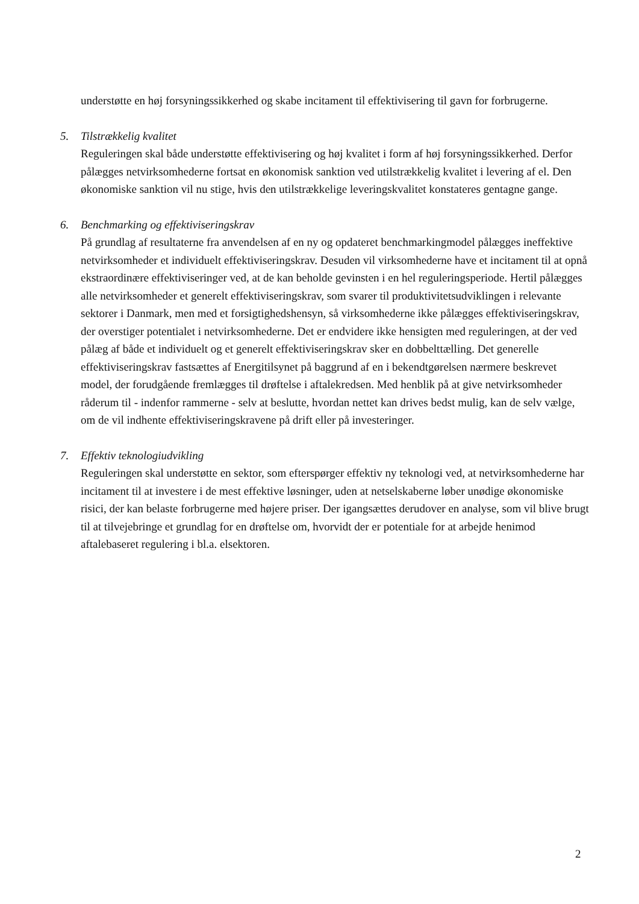understøtte en høj forsyningssikkerhed og skabe incitament til effektivisering til gavn for forbrugerne.
5. Tilstrækkelig kvalitet
Reguleringen skal både understøtte effektivisering og høj kvalitet i form af høj forsyningssikkerhed. Derfor pålægges netvirksomhederne fortsat en økonomisk sanktion ved utilstrækkelig kvalitet i levering af el. Den økonomiske sanktion vil nu stige, hvis den utilstrækkelige leveringskvalitet konstateres gentagne gange.
6. Benchmarking og effektiviseringskrav
På grundlag af resultaterne fra anvendelsen af en ny og opdateret benchmarkingmodel pålægges ineffektive netvirksomheder et individuelt effektiviseringskrav. Desuden vil virksomhederne have et incitament til at opnå ekstraordinære effektiviseringer ved, at de kan beholde gevinsten i en hel reguleringsperiode. Hertil pålægges alle netvirksomheder et generelt effektiviseringskrav, som svarer til produktivitetsudviklingen i relevante sektorer i Danmark, men med et forsigtighedshensyn, så virksomhederne ikke pålægges effektiviseringskrav, der overstiger potentialet i netvirksomhederne. Det er endvidere ikke hensigten med reguleringen, at der ved pålæg af både et individuelt og et generelt effektiviseringskrav sker en dobbelttælling. Det generelle effektiviseringskrav fastsættes af Energitilsynet på baggrund af en i bekendtgørelsen nærmere beskrevet model, der forudgående fremlægges til drøftelse i aftalekredsen. Med henblik på at give netvirksomheder råderum til - indenfor rammerne - selv at beslutte, hvordan nettet kan drives bedst mulig, kan de selv vælge, om de vil indhente effektiviseringskravene på drift eller på investeringer.
7. Effektiv teknologiudvikling
Reguleringen skal understøtte en sektor, som efterspørger effektiv ny teknologi ved, at netvirksomhederne har incitament til at investere i de mest effektive løsninger, uden at netselskaberne løber unødige økonomiske risici, der kan belaste forbrugerne med højere priser. Der igangsættes derudover en analyse, som vil blive brugt til at tilvejebringe et grundlag for en drøftelse om, hvorvidt der er potentiale for at arbejde henimod aftalebaseret regulering i bl.a. elsektoren.
2